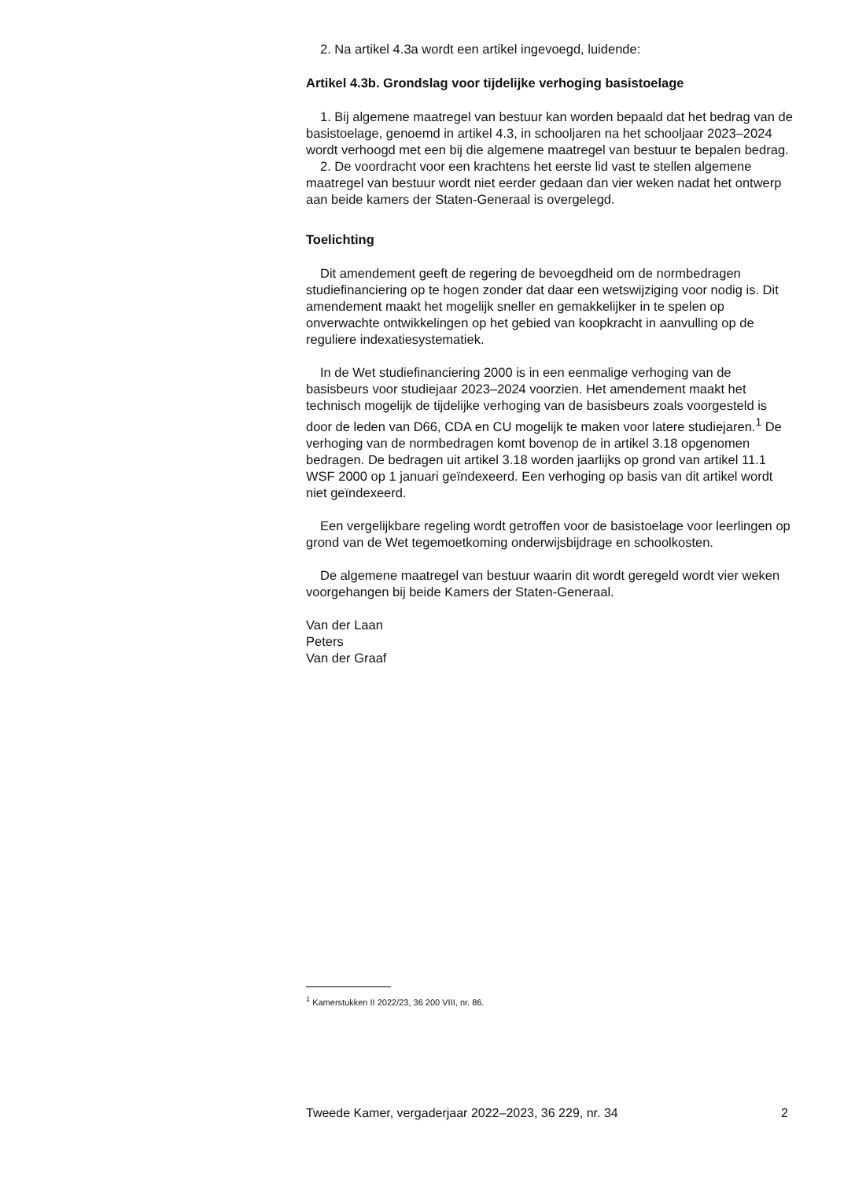2. Na artikel 4.3a wordt een artikel ingevoegd, luidende:
Artikel 4.3b. Grondslag voor tijdelijke verhoging basistoelage
1. Bij algemene maatregel van bestuur kan worden bepaald dat het bedrag van de basistoelage, genoemd in artikel 4.3, in schooljaren na het schooljaar 2023–2024 wordt verhoogd met een bij die algemene maatregel van bestuur te bepalen bedrag.
2. De voordracht voor een krachtens het eerste lid vast te stellen algemene maatregel van bestuur wordt niet eerder gedaan dan vier weken nadat het ontwerp aan beide kamers der Staten-Generaal is overgelegd.
Toelichting
Dit amendement geeft de regering de bevoegdheid om de normbedragen studiefinanciering op te hogen zonder dat daar een wetswijziging voor nodig is. Dit amendement maakt het mogelijk sneller en gemakkelijker in te spelen op onverwachte ontwikkelingen op het gebied van koopkracht in aanvulling op de reguliere indexatiesystematiek.
In de Wet studiefinanciering 2000 is in een eenmalige verhoging van de basisbeurs voor studiejaar 2023–2024 voorzien. Het amendement maakt het technisch mogelijk de tijdelijke verhoging van de basisbeurs zoals voorgesteld is door de leden van D66, CDA en CU mogelijk te maken voor latere studiejaren.<sup>1</sup> De verhoging van de normbedragen komt bovenop de in artikel 3.18 opgenomen bedragen. De bedragen uit artikel 3.18 worden jaarlijks op grond van artikel 11.1 WSF 2000 op 1 januari geïndexeerd. Een verhoging op basis van dit artikel wordt niet geïndexeerd.
Een vergelijkbare regeling wordt getroffen voor de basistoelage voor leerlingen op grond van de Wet tegemoetkoming onderwijsbijdrage en schoolkosten.
De algemene maatregel van bestuur waarin dit wordt geregeld wordt vier weken voorgehangen bij beide Kamers der Staten-Generaal.
Van der Laan
Peters
Van der Graaf
<sup>1</sup> Kamerstukken II 2022/23, 36 200 VIII, nr. 86.
Tweede Kamer, vergaderjaar 2022–2023, 36 229, nr. 34 2